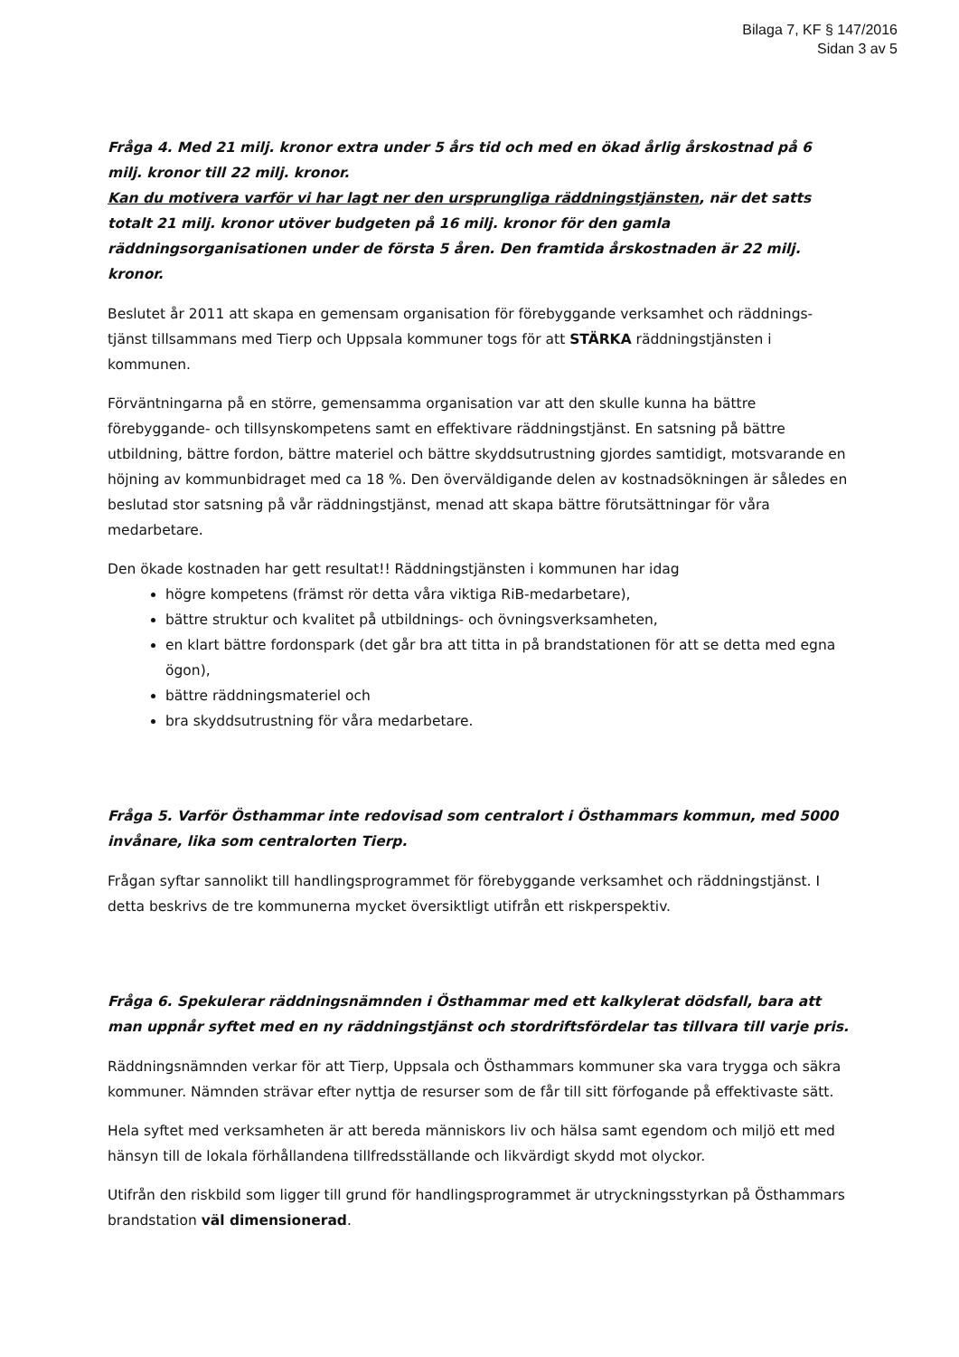Bilaga 7, KF § 147/2016
Sidan 3 av 5
Fråga 4. Med 21 milj. kronor extra under 5 års tid och med en ökad årlig årskostnad på 6 milj. kronor till 22 milj. kronor.
Kan du motivera varför vi har lagt ner den ursprungliga räddningstjänsten, när det satts totalt 21 milj. kronor utöver budgeten på 16 milj. kronor för den gamla räddningsorganisationen under de första 5 åren. Den framtida årskostnaden är 22 milj. kronor.
Beslutet år 2011 att skapa en gemensam organisation för förebyggande verksamhet och räddnings-tjänst tillsammans med Tierp och Uppsala kommuner togs för att STÄRKA räddningstjänsten i kommunen.
Förväntningarna på en större, gemensamma organisation var att den skulle kunna ha bättre förebyggande- och tillsynskompetens samt en effektivare räddningstjänst. En satsning på bättre utbildning, bättre fordon, bättre materiel och bättre skyddsutrustning gjordes samtidigt, motsvarande en höjning av kommunbidraget med ca 18 %. Den överväldigande delen av kostnadsökningen är således en beslutad stor satsning på vår räddningstjänst, menad att skapa bättre förutsättningar för våra medarbetare.
Den ökade kostnaden har gett resultat!! Räddningstjänsten i kommunen har idag
högre kompetens (främst rör detta våra viktiga RiB-medarbetare),
bättre struktur och kvalitet på utbildnings- och övningsverksamheten,
en klart bättre fordonspark (det går bra att titta in på brandstationen för att se detta med egna ögon),
bättre räddningsmateriel och
bra skyddsutrustning för våra medarbetare.
Fråga 5. Varför Östhammar inte redovisad som centralort i Östhammars kommun, med 5000 invånare, lika som centralorten Tierp.
Frågan syftar sannolikt till handlingsprogrammet för förebyggande verksamhet och räddningstjänst. I detta beskrivs de tre kommunerna mycket översiktligt utifrån ett riskperspektiv.
Fråga 6. Spekulerar räddningsnämnden i Östhammar med ett kalkylerat dödsfall, bara att man uppnår syftet med en ny räddningstjänst och stordriftsfördelar tas tillvara till varje pris.
Räddningsnämnden verkar för att Tierp, Uppsala och Östhammars kommuner ska vara trygga och säkra kommuner. Nämnden strävar efter nyttja de resurser som de får till sitt förfogande på effektivaste sätt.
Hela syftet med verksamheten är att bereda människors liv och hälsa samt egendom och miljö ett med hänsyn till de lokala förhållandena tillfredsställande och likvärdigt skydd mot olyckor.
Utifrån den riskbild som ligger till grund för handlingsprogrammet är utryckningsstyrkan på Östhammars brandstation väl dimensionerad.